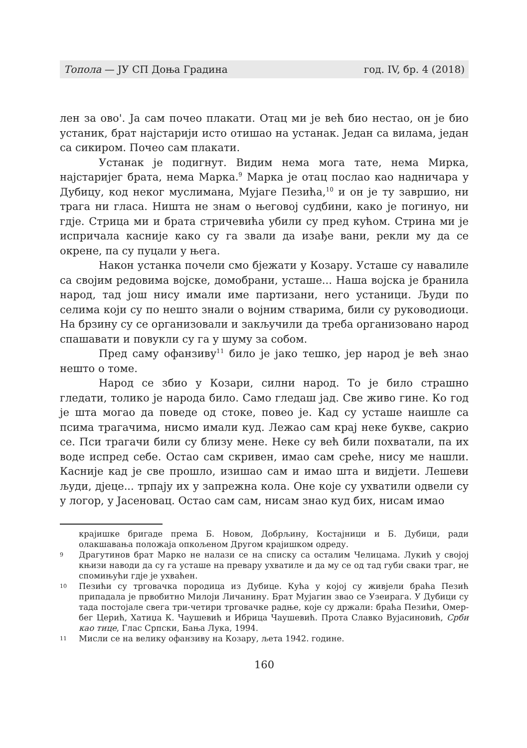Топола — ЈУ СП Доња Градина год. IV, бр. 4 (2018)
лен за ово'. Ја сам почео плакати. Отац ми је већ био нестао, он је био устаник, брат најстарији исто отишао на устанак. Један са вилама, један са сикиром. Почео сам плакати.
Устанак је подигнут. Видим нема мога тате, нема Мирка, најстаријег брата, нема Марка.<sup>9</sup> Марка је отац послао као надничара у Дубицу, код неког муслимана, Мујаге Пезића,<sup>10</sup> и он је ту завршио, ни трага ни гласа. Ништа не знам о његовој судбини, како је погинуо, ни гдје. Стрица ми и брата стричевића убили су пред кућом. Стрина ми је испричала касније како су га звали да изађе вани, рекли му да се окрене, па су пуцали у њега.
Након устанка почели смо бјежати у Козару. Усташе су навалиле са својим редовима војске, домобрани, усташе... Наша војска је бранила народ, тад још нису имали име партизани, него устаници. Људи по селима који су по нешто знали о војним стварима, били су руководиоци. На брзину су се организовали и закључили да треба организовано народ спашавати и повукли су га у шуму за собом.
Пред саму офанзиву<sup>11</sup> било је јако тешко, јер народ је већ знао нешто о томе.
Народ се збио у Козари, силни народ. То је било страшно гледати, толико је народа било. Само гледаш јад. Све живо гине. Ко год је шта могао да поведе од стоке, повео је. Кад су усташе наишле са псима трагачима, нисмо имали куд. Лежао сам крај неке букве, сакрио се. Пси трагачи били су близу мене. Неке су већ били похватали, па их воде испред себе. Остао сам скривен, имао сам среће, нису ме нашли. Касније кад је све прошло, изишао сам и имао шта и видјети. Лешеви људи, дјеце... трпају их у запрежна кола. Оне које су ухватили одвели су у логор, у Јасеновац. Остао сам сам, нисам знао куд бих, нисам имао
крајишке бригаде према Б. Новом, Добрљину, Костајници и Б. Дубици, ради олакшавања положаја опкољеном Другом крајишком одреду.
9 Драгутинов брат Марко не налази се на списку са осталим Челицама. Лукић у својој књизи наводи да су га усташе на превару ухватиле и да му се од тад губи сваки траг, не спомињући гдје је ухваћен.
10 Пезићи су трговачка породица из Дубице. Кућа у којој су живјели браћа Пезић припадала је првобитно Милоји Личанину. Брат Мујагин звао се Узеирага. У Дубици су тада постојале свега три-четири трговачке радње, које су држали: браћа Пезићи, Омер-бег Церић, Хатиџа К. Чаушевић и Ибрица Чаушевић. Прота Славко Вујасиновић, Срби као тице, Глас Српски, Бања Лука, 1994.
11 Мисли се на велику офанзиву на Козару, љета 1942. године.
160